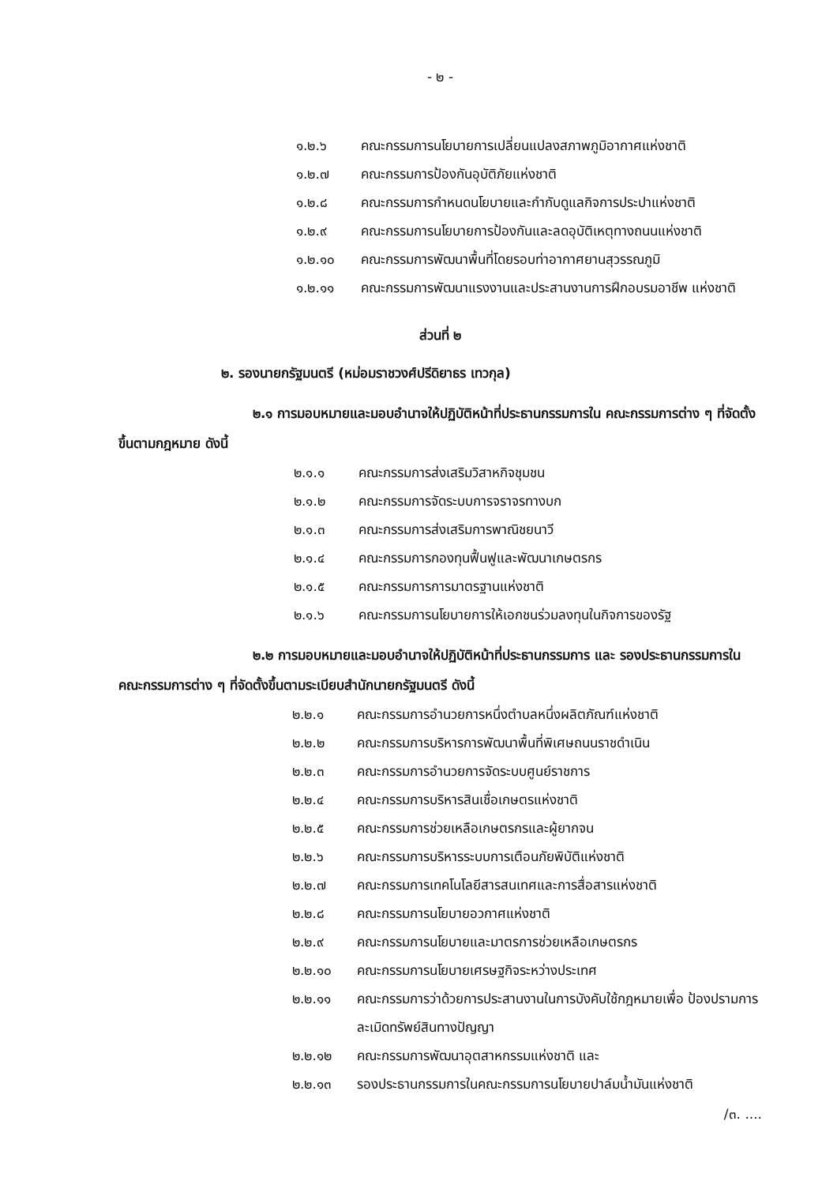- ๒ -
๑.๒.๖ คณะกรรมการนโยบายการเปลี่ยนแปลงสภาพภูมิอากาศแห่งชาติ
๑.๒.๗ คณะกรรมการป้องกันอุบัติภัยแห่งชาติ
๑.๒.๘ คณะกรรมการกำหนดนโยบายและกำกับดูแลกิจการประปาแห่งชาติ
๑.๒.๙ คณะกรรมการนโยบายการป้องกันและลดอุบัติเหตุทางถนนแห่งชาติ
๑.๒.๑๐ คณะกรรมการพัฒนาพื้นที่โดยรอบท่าอากาศยานสุวรรณภูมิ
๑.๒.๑๑ คณะกรรมการพัฒนาแรงงานและประสานงานการฝึกอบรมอาชีพ แห่งชาติ
ส่วนที่ ๒
๒. รองนายกรัฐมนตรี (หม่อมราชวงศ์ปรีดิยาธร เทวกุล)
๒.๑ การมอบหมายและมอบอำนาจให้ปฏิบัติหน้าที่ประธานกรรมการใน คณะกรรมการต่าง ๆ ที่จัดตั้งขึ้นตามกฎหมาย ดังนี้
๒.๑.๑ คณะกรรมการส่งเสริมวิสาหกิจชุมชน
๒.๑.๒ คณะกรรมการจัดระบบการจราจรทางบก
๒.๑.๓ คณะกรรมการส่งเสริมการพาณิชยนาวี
๒.๑.๔ คณะกรรมการกองทุนฟื้นฟูและพัฒนาเกษตรกร
๒.๑.๕ คณะกรรมการการมาตรฐานแห่งชาติ
๒.๑.๖ คณะกรรมการนโยบายการให้เอกชนร่วมลงทุนในกิจการของรัฐ
๒.๒ การมอบหมายและมอบอำนาจให้ปฏิบัติหน้าที่ประธานกรรมการ และ รองประธานกรรมการในคณะกรรมการต่าง ๆ ที่จัดตั้งขึ้นตามระเบียบสำนักนายกรัฐมนตรี ดังนี้
๒.๒.๑ คณะกรรมการอำนวยการหนึ่งตำบลหนึ่งผลิตภัณฑ์แห่งชาติ
๒.๒.๒ คณะกรรมการบริหารการพัฒนาพื้นที่พิเศษถนนราชดำเนิน
๒.๒.๓ คณะกรรมการอำนวยการจัดระบบศูนย์ราชการ
๒.๒.๔ คณะกรรมการบริหารสินเชื่อเกษตรแห่งชาติ
๒.๒.๕ คณะกรรมการช่วยเหลือเกษตรกรและผู้ยากจน
๒.๒.๖ คณะกรรมการบริหารระบบการเตือนภัยพิบัติแห่งชาติ
๒.๒.๗ คณะกรรมการเทคโนโลยีสารสนเทศและการสื่อสารแห่งชาติ
๒.๒.๘ คณะกรรมการนโยบายอวกาศแห่งชาติ
๒.๒.๙ คณะกรรมการนโยบายและมาตรการช่วยเหลือเกษตรกร
๒.๒.๑๐ คณะกรรมการนโยบายเศรษฐกิจระหว่างประเทศ
๒.๒.๑๑ คณะกรรมการว่าด้วยการประสานงานในการบังคับใช้กฎหมายเพื่อ ป้องปรามการละเมิดทรัพย์สินทางปัญญา
๒.๒.๑๒ คณะกรรมการพัฒนาอุตสาหกรรมแห่งชาติ และ
๒.๒.๑๓ รองประธานกรรมการในคณะกรรมการนโยบายปาล์มน้ำมันแห่งชาติ
/๓. ....